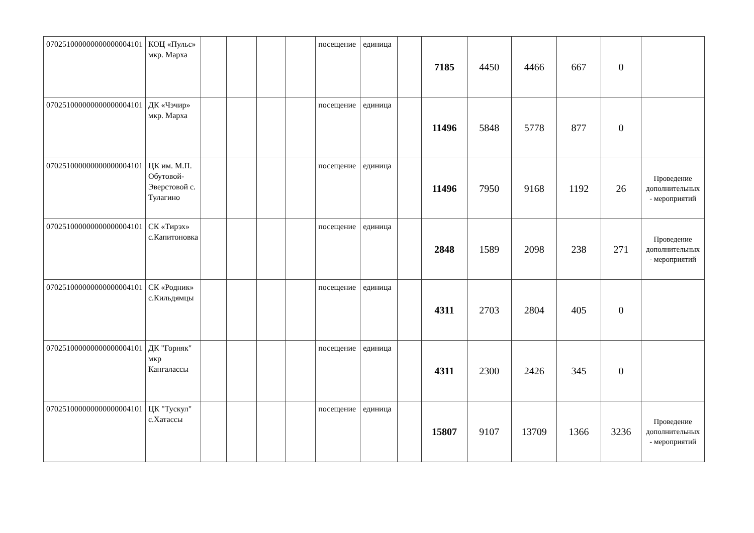| 070251000000000000004101 | КОЦ «Пульс» мкр. Марха | | | | | посещение | единица | | 7185 | 4450 | 4466 | 667 | 0 | |
| 070251000000000000004101 | ДК «Чэчир» мкр. Марха | | | | | посещение | единица | | 11496 | 5848 | 5778 | 877 | 0 | |
| 070251000000000000004101 | ЦК им. М.П. Обутовой-Эверстовой с. Тулагино | | | | | посещение | единица | | 11496 | 7950 | 9168 | 1192 | 26 | Проведение дополнительных - мероприятий |
| 070251000000000000004101 | СК «Тирэх» с.Капитоновка | | | | | посещение | единица | | 2848 | 1589 | 2098 | 238 | 271 | Проведение дополнительных - мероприятий |
| 070251000000000000004101 | СК «Родник» с.Кильдямцы | | | | | посещение | единица | | 4311 | 2703 | 2804 | 405 | 0 | |
| 070251000000000000004101 | ДК "Горняк" мкр Кангалассы | | | | | посещение | единица | | 4311 | 2300 | 2426 | 345 | 0 | |
| 070251000000000000004101 | ЦК "Тускул" с.Хатассы | | | | | посещение | единица | | 15807 | 9107 | 13709 | 1366 | 3236 | Проведение дополнительных - мероприятий |